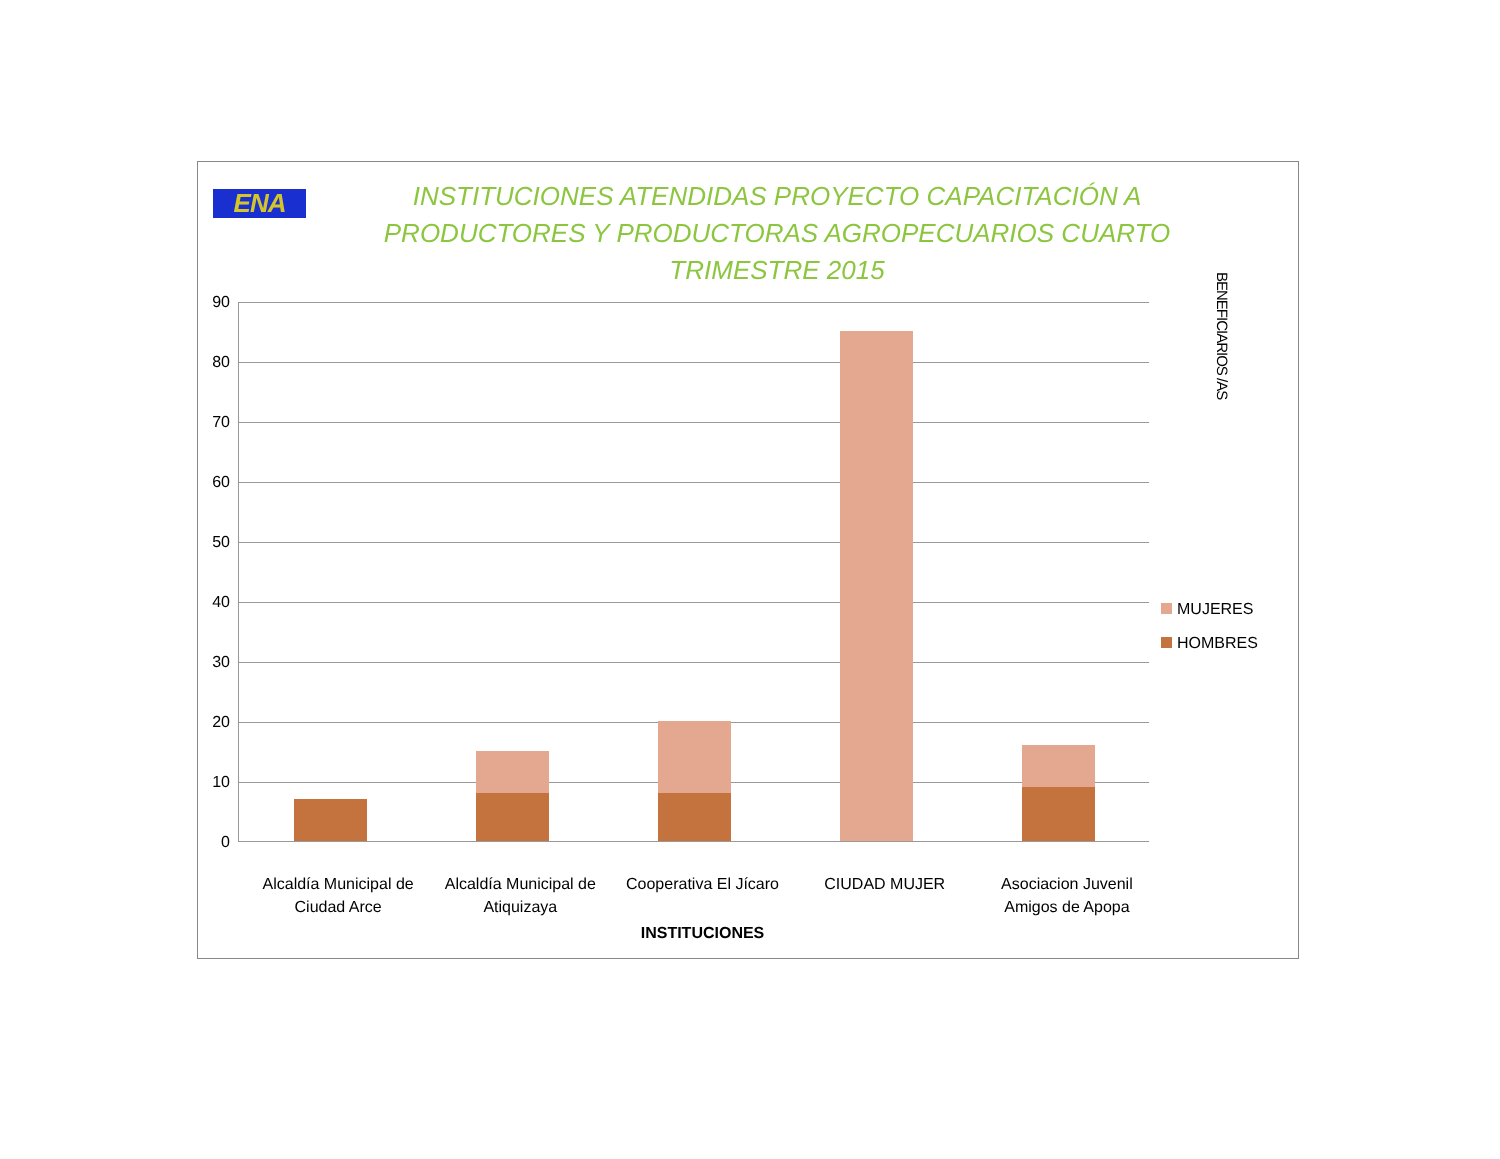ENA
INSTITUCIONES ATENDIDAS PROYECTO CAPACITACIÓN A PRODUCTORES Y PRODUCTORAS AGROPECUARIOS CUARTO TRIMESTRE 2015
90
80
70
60
50
40
30
20
10
0
BENEFICIARIOS /AS
MUJERES
HOMBRES
Alcaldía Municipal de Ciudad Arce
Alcaldía Municipal de Atiquizaya
Cooperativa El Jícaro CIUDAD MUJER Asociacion Juvenil Amigos de Apopa
INSTITUCIONES